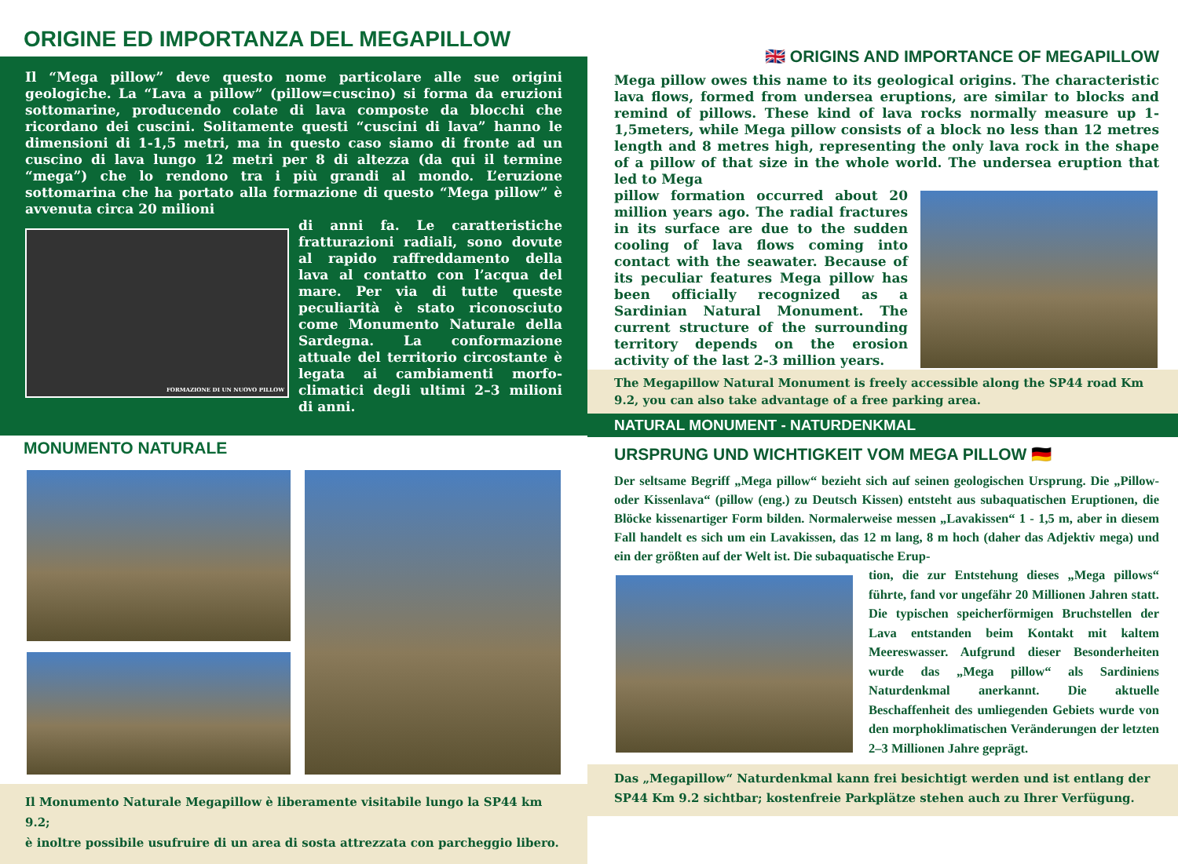ORIGINE ED IMPORTANZA DEL MEGAPILLOW
Il “Mega pillow” deve questo nome particolare alle sue origini geologiche. La “Lava a pillow” (pillow=cuscino) si forma da eruzioni sottomarine, producendo colate di lava composte da blocchi che ricordano dei cuscini. Solitamente questi “cuscini di lava” hanno le dimensioni di 1-1,5 metri, ma in questo caso siamo di fronte ad un cuscino di lava lungo 12 metri per 8 di altezza (da qui il termine “mega”) che lo rendono tra i più grandi al mondo. L’eruzione sottomarina che ha portato alla formazione di questo “Mega pillow” è avvenuta circa 20 milioni
FORMAZIONE DI UN NUOVO PILLOW
di anni fa. Le caratteristiche fratturazioni radiali, sono dovute al rapido raffreddamento della lava al contatto con l’acqua del mare. Per via di tutte queste peculiarità è stato riconosciuto come Monumento Naturale della Sardegna. La conformazione attuale del territorio circostante è legata ai cambiamenti morfo-climatici degli ultimi 2–3 milioni di anni.
MONUMENTO NATURALE
Il Monumento Naturale Megapillow è liberamente visitabile lungo la SP44 km 9.2;
è inoltre possibile usufruire di un area di sosta attrezzata con parcheggio libero.
🇬🇧 ORIGINS AND IMPORTANCE OF MEGAPILLOW
Mega pillow owes this name to its geological origins. The characteristic lava flows, formed from undersea eruptions, are similar to blocks and remind of pillows. These kind of lava rocks normally measure up 1-1,5meters, while Mega pillow consists of a block no less than 12 metres length and 8 metres high, representing the only lava rock in the shape of a pillow of that size in the whole world. The undersea eruption that led to Mega
pillow formation occurred about 20 million years ago. The radial fractures in its surface are due to the sudden cooling of lava flows coming into contact with the seawater. Because of its peculiar features Mega pillow has been officially recognized as a Sardinian Natural Monument. The current structure of the surrounding territory depends on the erosion activity of the last 2-3 million years.
The Megapillow Natural Monument is freely accessible along the SP44 road Km 9.2, you can also take advantage of a free parking area.
NATURAL MONUMENT - NATURDENKMAL
URSPRUNG UND WICHTIGKEIT VOM MEGA PILLOW 🇩🇪
Der seltsame Begriff „Mega pillow“ bezieht sich auf seinen geologischen Ursprung. Die „Pillow- oder Kissenlava“ (pillow (eng.) zu Deutsch Kissen) entsteht aus subaquatischen Eruptionen, die Blöcke kissenartiger Form bilden. Normalerweise messen „Lavakissen“ 1 - 1,5 m, aber in diesem Fall handelt es sich um ein Lavakissen, das 12 m lang, 8 m hoch (daher das Adjektiv mega) und ein der größten auf der Welt ist. Die subaquatische Erup-
tion, die zur Entstehung dieses „Mega pillows“ führte, fand vor ungefähr 20 Millionen Jahren statt. Die typischen speicherförmigen Bruchstellen der Lava entstanden beim Kontakt mit kaltem Meereswasser. Aufgrund dieser Besonderheiten wurde das „Mega pillow“ als Sardiniens Naturdenkmal anerkannt. Die aktuelle Beschaffenheit des umliegenden Gebiets wurde von den morphoklimatischen Veränderungen der letzten 2–3 Millionen Jahre geprägt.
Das „Megapillow“ Naturdenkmal kann frei besichtigt werden und ist entlang der SP44 Km 9.2 sichtbar; kostenfreie Parkplätze stehen auch zu Ihrer Verfügung.